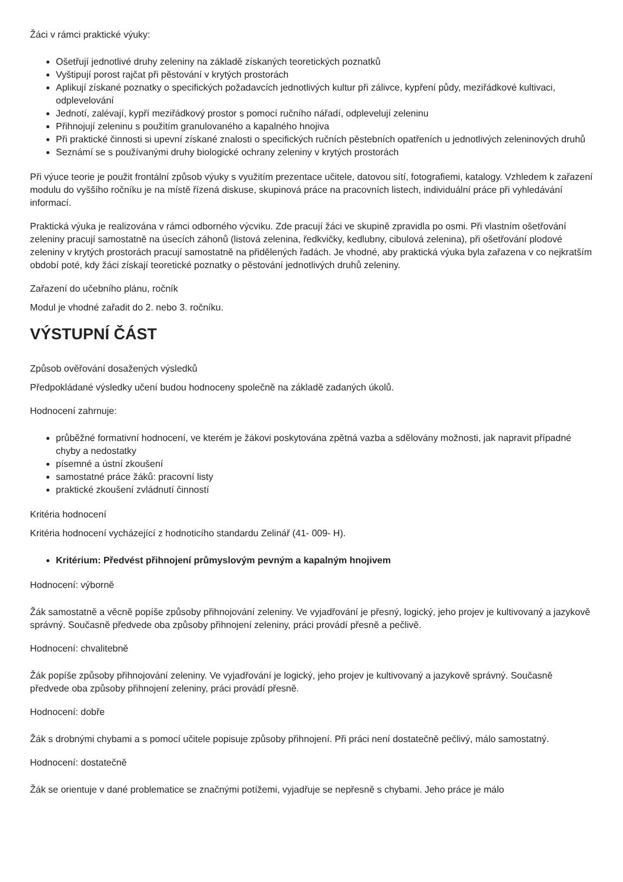Žáci v rámci praktické výuky:
Ošetřují jednotlivé druhy zeleniny na základě získaných teoretických poznatků
Vyštipují porost rajčat při pěstování v krytých prostorách
Aplikují získané poznatky o specifických požadavcích jednotlivých kultur při zálivce, kypření půdy, meziřádkové kultivaci, odplevelování
Jednotí, zalévají, kypří meziřádkový prostor s pomocí ručního nářadí, odplevelují zeleninu
Přihnojují zeleninu s použitím granulovaného a kapalného hnojiva
Při praktické činnosti si upevní získané znalosti o specifických ručních pěstebních opatřeních u jednotlivých zeleninových druhů
Seznámí se s používanými druhy biologické ochrany zeleniny v krytých prostorách
Při výuce teorie je použit frontální způsob výuky s využitím prezentace učitele, datovou sítí, fotografiemi, katalogy. Vzhledem k zařazení modulu do vyššího ročníku je na místě řízená diskuse, skupinová práce na pracovních listech, individuální práce při vyhledávání informací.
Praktická výuka je realizována v rámci odborného výcviku. Zde pracují žáci ve skupině zpravidla po osmi. Při vlastním ošetřování zeleniny pracují samostatně na úsecích záhonů (listová zelenina, ředkvičky, kedlubny, cibulová zelenina), při ošetřování plodové zeleniny v krytých prostorách pracují samostatně na přidělených řadách. Je vhodné, aby praktická výuka byla zařazena v co nejkratším období poté, kdy žáci získají teoretické poznatky o pěstování jednotlivých druhů zeleniny.
Zařazení do učebního plánu, ročník
Modul je vhodné zařadit do 2. nebo 3. ročníku.
VÝSTUPNÍ ČÁST
Způsob ověřování dosažených výsledků
Předpokládané výsledky učení budou hodnoceny společně na základě zadaných úkolů.
Hodnocení zahrnuje:
průběžné formativní hodnocení, ve kterém je žákovi poskytována zpětná vazba a sdělovány možnosti, jak napravit případné chyby a nedostatky
písemné a ústní zkoušení
samostatné práce žáků: pracovní listy
praktické zkoušení zvládnutí činností
Kritéria hodnocení
Kritéria hodnocení vycházející z hodnoticího standardu Zelinář (41- 009- H).
Kritérium: Předvést přihnojení průmyslovým pevným a kapalným hnojivem
Hodnocení: výborně
Žák samostatně a věcně popíše způsoby přihnojování zeleniny. Ve vyjadřování je přesný, logický, jeho projev je kultivovaný a jazykově správný. Současně předvede oba způsoby přihnojení zeleniny, práci provádí přesně a pečlivě.
Hodnocení: chvalitebně
Žák popíše způsoby přihnojování zeleniny. Ve vyjadřování je logický, jeho projev je kultivovaný a jazykově správný. Současně předvede oba způsoby přihnojení zeleniny, práci provádí přesně.
Hodnocení: dobře
Žák s drobnými chybami a s pomocí učitele popisuje způsoby přihnojení. Při práci není dostatečně pečlivý, málo samostatný.
Hodnocení: dostatečně
Žák se orientuje v dané problematice se značnými potížemi, vyjadřuje se nepřesně s chybami. Jeho práce je málo